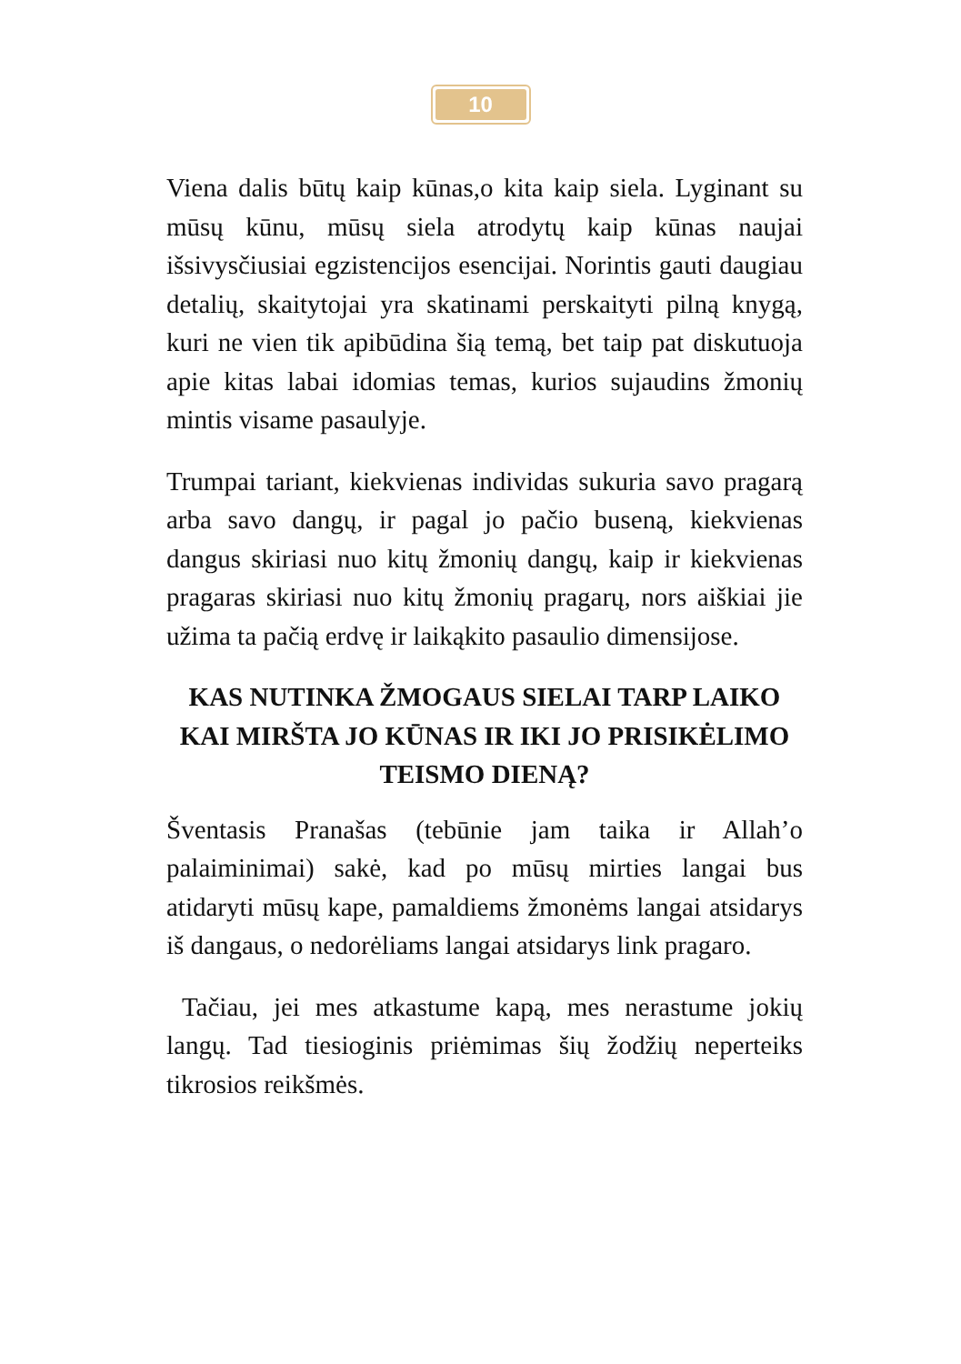10
Viena dalis būtų kaip kūnas,o kita kaip siela. Lyginant su mūsų kūnu, mūsų siela atrodytų kaip kūnas naujai išsivysčiusiai egzistencijos esencijai. Norintis gauti daugiau detalių, skaitytojai yra skatinami perskaityti pilną knygą, kuri ne vien tik apibūdina šią temą, bet taip pat diskutuoja apie kitas labai idomias temas, kurios sujaudins žmonių mintis visame pasaulyje.
Trumpai tariant, kiekvienas individas sukuria savo pragarą arba savo dangų, ir pagal jo pačio buseną, kiekvienas dangus skiriasi nuo kitų žmonių dangų, kaip ir kiekvienas pragaras skiriasi nuo kitų žmonių pragarų, nors aiškiai jie užima ta pačią erdvę ir laikąkito pasaulio dimensijose.
KAS NUTINKA ŽMOGAUS SIELAI TARP LAIKO KAI MIRŠTA JO KŪNAS IR IKI JO PRISIKĖLIMO TEISMO DIENĄ?
Šventasis Pranašas (tebūnie jam taika ir Allah’o palaiminimai) sakė, kad po mūsų mirties langai bus atidaryti mūsų kape, pamaldiems žmonėms langai atsidarys iš dangaus, o nedorėliams langai atsidarys link pragaro.
Tačiau, jei mes atkastume kapą, mes nerastume jokių langų. Tad tiesioginis priėmimas šių žodžių neperteiks tikrosios reikšmės.